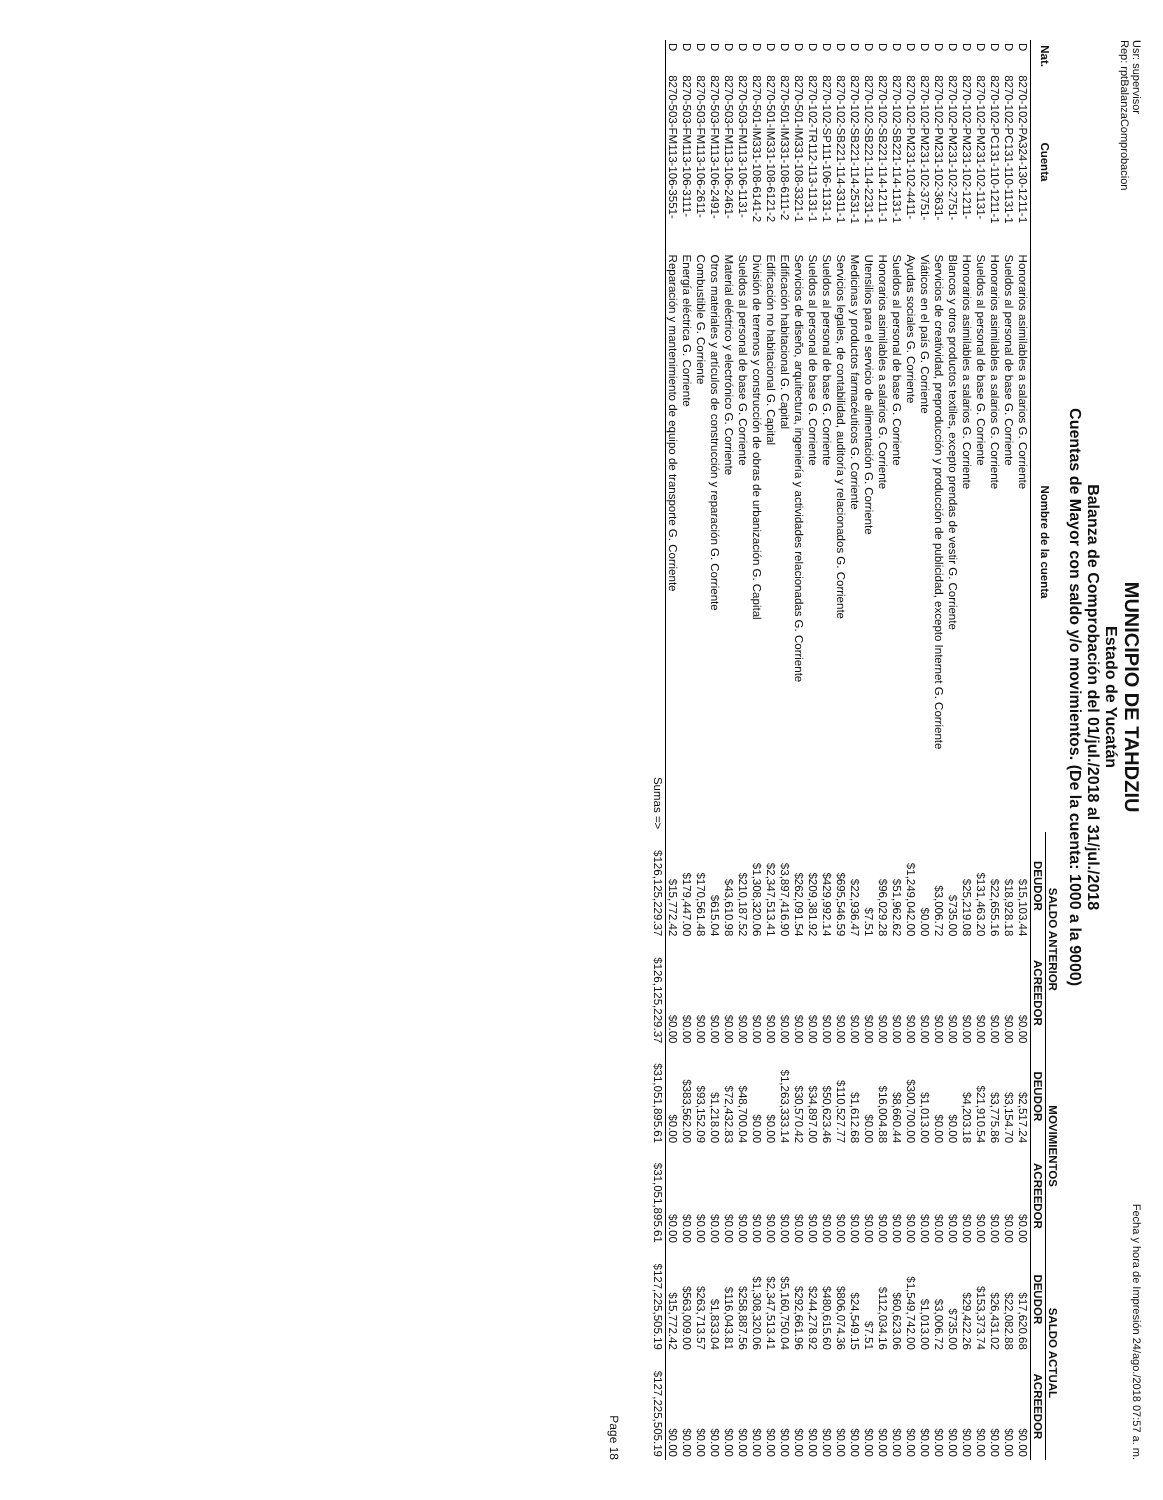Usr: supervisor
Rep: rptBalanzaComprobacion
MUNICIPIO DE TAHDZIU
Estado de Yucatán
Balanza de Comprobación del 01/jul./2018 al 31/jul./2018
Cuentas de Mayor con saldo y/o movimientos. (De la cuenta: 1000 a la 9000)
Fecha y hora de Impresión 24/ago./2018 07:57 a. m.
| Nat. | Cuenta | Nombre de la cuenta | SALDO ANTERIOR | | MOVIMIENTOS | | SALDO ACTUAL | |
| --- | --- | --- | --- | --- | --- | --- | --- | --- |
| | | | DEUDOR | ACREEDOR | DEUDOR | ACREEDOR | DEUDOR | ACREEDOR |
| D | 8270-102-PA324-130-1211-1 | Honorarios asimilables a salarios G. Corriente | $15,103.44 | $0.00 | $2,517.24 | $0.00 | $17,620.68 | $0.00 |
| D | 8270-102-PC131-110-1131-1 | Sueldos al personal de base G. Corriente | $18,928.18 | $0.00 | $3,154.70 | $0.00 | $22,082.88 | $0.00 |
| D | 8270-102-PC131-110-1211-1 | Honorarios asimilables a salarios G. Corriente | $22,655.16 | $0.00 | $3,775.86 | $0.00 | $26,431.02 | $0.00 |
| D | 8270-102-PM231-102-1131- | Sueldos al personal de base G. Corriente | $131,463.20 | $0.00 | $21,910.54 | $0.00 | $153,373.74 | $0.00 |
| D | 8270-102-PM231-102-1211- | Honorarios asimilables a salarios G. Corriente | $25,219.08 | $0.00 | $4,203.18 | $0.00 | $29,422.26 | $0.00 |
| D | 8270-102-PM231-102-2751- | Blancos y otros productos textiles, excepto prendas de vestir G. Corriente | $735.00 | $0.00 | $0.00 | $0.00 | $735.00 | $0.00 |
| D | 8270-102-PM231-102-3631- | Servicios de creatividad, preproducción y producción de publicidad, excepto Internet G. Corriente | $3,006.72 | $0.00 | $0.00 | $0.00 | $3,006.72 | $0.00 |
| D | 8270-102-PM231-102-3751- | Viáticos en el país G. Corriente | $0.00 | $0.00 | $1,013.00 | $0.00 | $1,013.00 | $0.00 |
| D | 8270-102-PM231-102-4411- | Ayudas sociales G. Corriente | $1,249,042.00 | $0.00 | $300,700.00 | $0.00 | $1,549,742.00 | $0.00 |
| D | 8270-102-SB221-114-1131-1 | Sueldos al personal de base G. Corriente | $51,962.62 | $0.00 | $8,660.44 | $0.00 | $60,623.06 | $0.00 |
| D | 8270-102-SB221-114-1211-1 | Honorarios asimilables a salarios G. Corriente | $96,029.28 | $0.00 | $16,004.88 | $0.00 | $112,034.16 | $0.00 |
| D | 8270-102-SB221-114-2231-1 | Utensilios para el servicio de alimentación G. Corriente | $7.51 | $0.00 | $0.00 | $0.00 | $7.51 | $0.00 |
| D | 8270-102-SB221-114-2531-1 | Medicinas y productos farmacéuticos G. Corriente | $22,936.47 | $0.00 | $1,612.68 | $0.00 | $24,549.15 | $0.00 |
| D | 8270-102-SB221-114-3311-1 | Servicios legales, de contabilidad, auditoría y relacionados G. Corriente | $695,546.59 | $0.00 | $110,527.77 | $0.00 | $806,074.36 | $0.00 |
| D | 8270-102-SP111-106-1131-1 | Sueldos al personal de base G. Corriente | $429,992.14 | $0.00 | $50,623.46 | $0.00 | $480,615.60 | $0.00 |
| D | 8270-102-TR112-113-1131-1 | Sueldos al personal de base G. Corriente | $209,381.92 | $0.00 | $34,897.00 | $0.00 | $244,278.92 | $0.00 |
| D | 8270-501-IM331-108-3321-1 | Servicios de diseño, arquitectura, ingeniería y actividades relacionadas G. Corriente | $262,091.54 | $0.00 | $30,570.42 | $0.00 | $292,661.96 | $0.00 |
| D | 8270-501-IM331-108-6111-2 | Edificación habitacional G. Capital | $3,897,416.90 | $0.00 | $1,263,333.14 | $0.00 | $5,160,750.04 | $0.00 |
| D | 8270-501-IM331-108-6121-2 | Edificación no habitacional G. Capital | $2,347,513.41 | $0.00 | $0.00 | $0.00 | $2,347,513.41 | $0.00 |
| D | 8270-501-IM331-108-6141-2 | División de terrenos y construcción de obras de urbanización G. Capital | $1,308,320.06 | $0.00 | $0.00 | $0.00 | $1,308,320.06 | $0.00 |
| D | 8270-503-FM113-106-1131- | Sueldos al personal de base G. Corriente | $210,187.52 | $0.00 | $48,700.04 | $0.00 | $258,887.56 | $0.00 |
| D | 8270-503-FM113-106-2461- | Material eléctrico y electrónico G. Corriente | $43,610.98 | $0.00 | $72,432.83 | $0.00 | $116,043.81 | $0.00 |
| D | 8270-503-FM113-106-2491- | Otros materiales y artículos de construcción y reparación G. Corriente | $615.04 | $0.00 | $1,218.00 | $0.00 | $1,833.04 | $0.00 |
| D | 8270-503-FM113-106-2611- | Combustible G. Corriente | $170,561.48 | $0.00 | $93,152.09 | $0.00 | $263,713.57 | $0.00 |
| D | 8270-503-FM113-106-3111- | Energía eléctrica G. Corriente | $179,447.00 | $0.00 | $383,562.00 | $0.00 | $563,009.00 | $0.00 |
| D | 8270-503-FM113-106-3551- | Reparación y mantenimiento de equipo de transporte G. Corriente | $15,772.42 | $0.00 | $0.00 | $0.00 | $15,772.42 | $0.00 |
| | | Sumas => | $126,125,229.37 | $126,125,229.37 | $31,051,895.61 | $31,051,895.61 | $127,225,505.19 | $127,225,505.19 |
Page 18